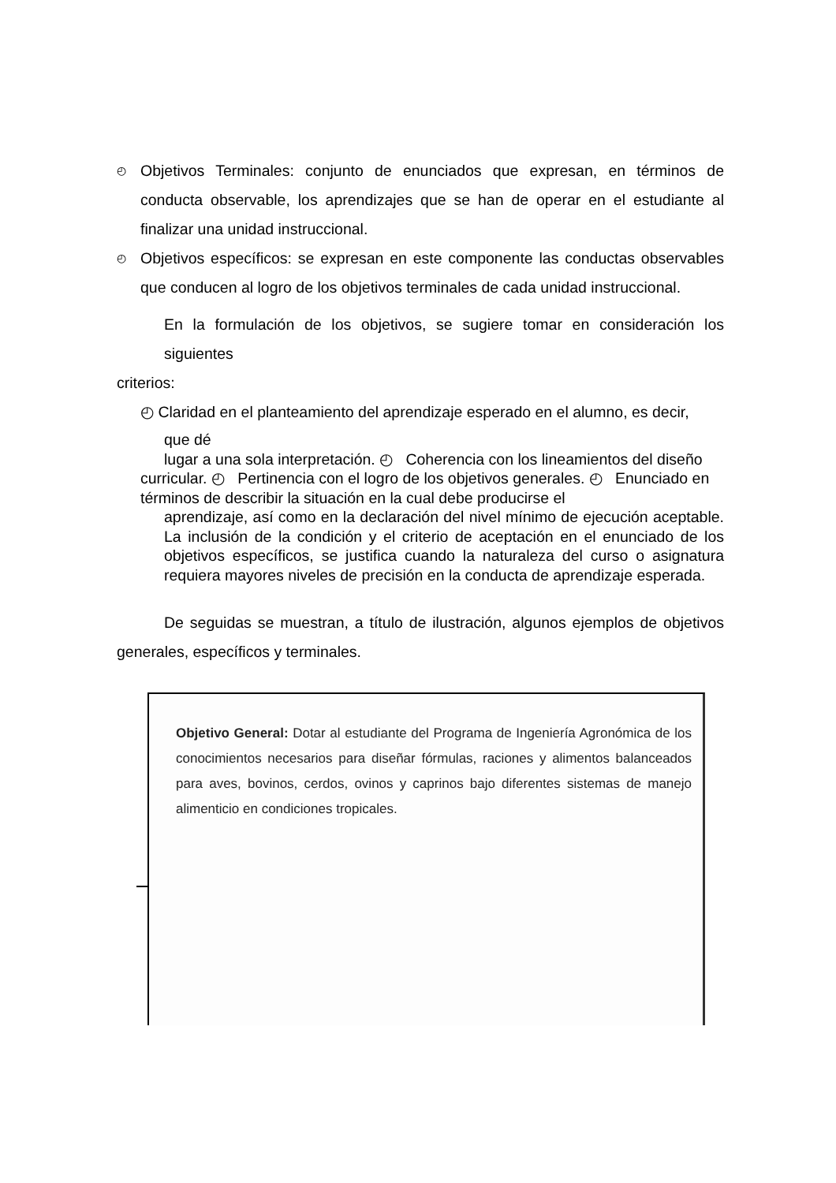◴
Objetivos Terminales: conjunto de enunciados que expresan, en términos de conducta observable, los aprendizajes que se han de operar en el estudiante al finalizar una unidad instruccional.
◴
Objetivos específicos: se expresan en este componente las conductas observables que conducen al logro de los objetivos terminales de cada unidad instruccional.
En la formulación de los objetivos, se sugiere tomar en consideración los siguientes
criterios:
◴ Claridad en el planteamiento del aprendizaje esperado en el alumno, es decir,
que dé
lugar a una sola interpretación. ◴ Coherencia con los lineamientos del diseño
curricular. ◴ Pertinencia con el logro de los objetivos generales. ◴ Enunciado en términos de describir la situación en la cual debe producirse el
aprendizaje, así como en la declaración del nivel mínimo de ejecución aceptable. La inclusión de la condición y el criterio de aceptación en el enunciado de los objetivos específicos, se justifica cuando la naturaleza del curso o asignatura requiera mayores niveles de precisión en la conducta de aprendizaje esperada.
De seguidas se muestran, a título de ilustración, algunos ejemplos de objetivos generales, específicos y terminales.
Objetivo General: Dotar al estudiante del Programa de Ingeniería Agronómica de los conocimientos necesarios para diseñar fórmulas, raciones y alimentos balanceados para aves, bovinos, cerdos, ovinos y caprinos bajo diferentes sistemas de manejo alimenticio en condiciones tropicales.